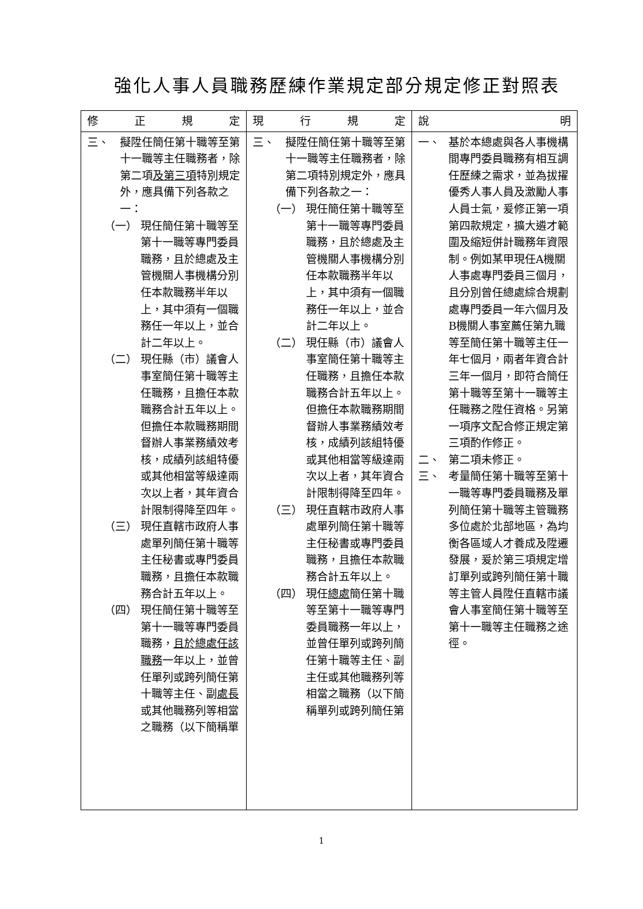強化人事人員職務歷練作業規定部分規定修正對照表
| 修 正 規 定 | 現 行 規 定 | 說 明 |
| --- | --- | --- |
| 三、 擬陞任簡任第十職等至第十一職等主任職務者，除第二項 及第三項 特別規定外，應具備下列各款之一： （一） 現任簡任第十職等至第十一職等專門委員職務，且於總處及主管機關人事機構分別任本款職務半年以上，其中須有一個職務任一年以上，並合計二年以上。 （二） 現任縣（市）議會人事室簡任第十職等主任職務，且擔任本款職務合計五年以上。但擔任本款職務期間督辦人事業務績效考核，成績列該組特優或其他相當等級達兩次以上者，其年資合計限制得降至四年。 （三） 現任直轄市政府人事處單列簡任第十職等主任秘書或專門委員職務，且擔任本款職務合計五年以上。 （四） 現任簡任第十職等至第十一職等專門委員職務， 且於總處任該職務 一年以上，並曾任單列或跨列簡任第十職等主任、副 處長 或其他職務列等相當之職務（以下簡稱單 | 三、 擬陞任簡任第十職等至第十一職等主任職務者，除第二項特別規定外，應具備下列各款之一： （一） 現任簡任第十職等至第十一職等專門委員職務，且於總處及主管機關人事機構分別任本款職務半年以上，其中須有一個職務任一年以上，並合計二年以上。 （二） 現任縣（市）議會人事室簡任第十職等主任職務，且擔任本款職務合計五年以上。但擔任本款職務期間督辦人事業務績效考核，成績列該組特優或其他相當等級達兩次以上者，其年資合計限制得降至四年。 （三） 現任直轄市政府人事處單列簡任第十職等主任秘書或專門委員職務，且擔任本款職務合計五年以上。 （四） 現任 總處 簡任第十職等至第十一職等專門委員職務一年以上，並曾任單列或跨列簡任第十職等主任、副主任或其他職務列等相當之職務（以下簡稱單列或跨列簡任第 | 一、 基於本總處與各人事機構間專門委員職務有相互調任歷練之需求，並為拔擢優秀人事人員及激勵人事人員士氣，爰修正第一項第四款規定，擴大遴才範圍及縮短併計職務年資限制。例如某甲現任A機關人事處專門委員三個月，且分別曾任總處綜合規劃處專門委員一年六個月及B機關人事室薦任第九職等至簡任第十職等主任一年七個月，兩者年資合計三年一個月，即符合簡任第十職等至第十一職等主任職務之陞任資格。另第一項序文配合修正規定第三項酌作修正。 二、 第二項未修正。 三、 考量簡任第十職等至第十一職等專門委員職務及單列簡任第十職等主管職務多位處於北部地區，為均衡各區域人才養成及陞遷發展，爰於第三項規定增訂單列或跨列簡任第十職等主管人員陞任直轄市議會人事室簡任第十職等至第十一職等主任職務之途徑。 |
1